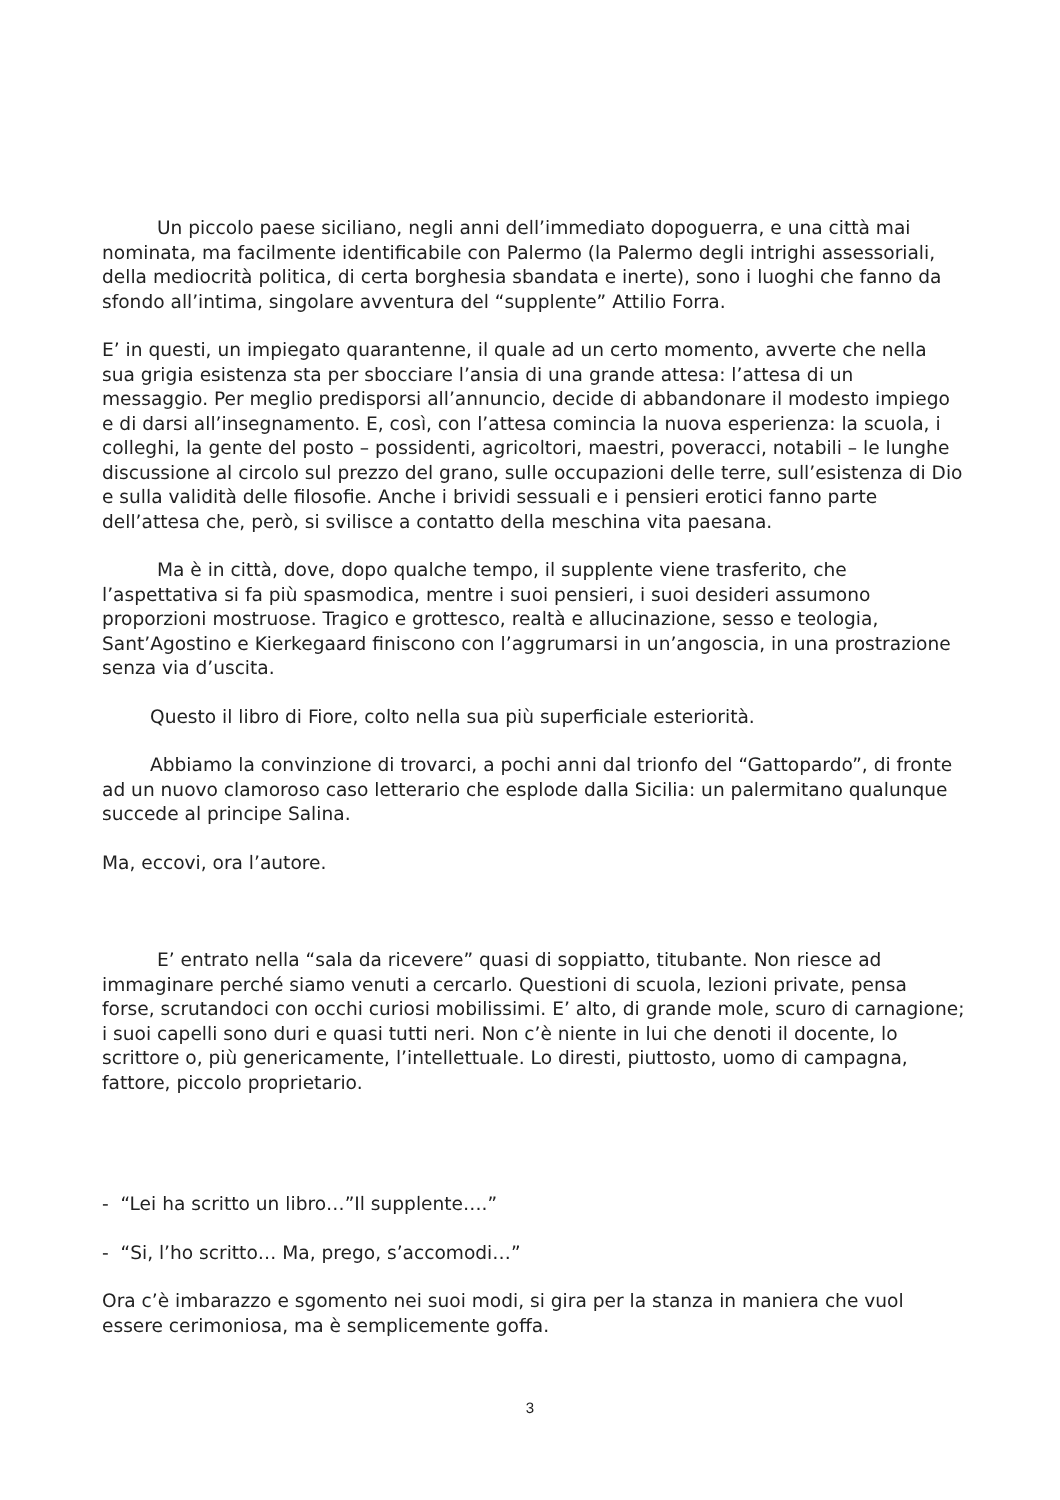Un piccolo paese siciliano, negli anni dell’immediato dopoguerra, e una città mai nominata, ma facilmente identificabile con Palermo (la Palermo degli intrighi assessoriali, della mediocrità politica, di certa borghesia sbandata e inerte), sono i luoghi che fanno da sfondo all’intima, singolare avventura del “supplente” Attilio Forra.
E’ in questi, un impiegato quarantenne, il quale ad un certo momento, avverte che nella sua grigia esistenza sta per sbocciare l’ansia di una grande attesa: l’attesa di un messaggio. Per meglio predisporsi all’annuncio, decide di abbandonare il modesto impiego e di darsi all’insegnamento. E, così, con l’attesa comincia la nuova esperienza: la scuola, i colleghi, la gente del posto – possidenti, agricoltori, maestri, poveracci, notabili – le lunghe discussione al circolo sul prezzo del grano, sulle occupazioni delle terre, sull’esistenza di Dio e sulla validità delle filosofie. Anche i brividi sessuali e i pensieri erotici fanno parte dell’attesa che, però, si svilisce a contatto della meschina vita paesana.
Ma è in città, dove, dopo qualche tempo, il supplente viene trasferito, che l’aspettativa si fa più spasmodica, mentre i suoi pensieri, i suoi desideri assumono proporzioni mostruose. Tragico e grottesco, realtà e allucinazione, sesso e teologia, Sant’Agostino e Kierkegaard finiscono con l’aggrumarsi in un’angoscia, in una prostrazione senza via d’uscita.
Questo il libro di Fiore, colto nella sua più superficiale esteriorità.
Abbiamo la convinzione di trovarci, a pochi anni dal trionfo del “Gattopardo”, di fronte ad un nuovo clamoroso caso letterario che esplode dalla Sicilia: un palermitano qualunque succede al principe Salina.
Ma, eccovi, ora l’autore.
E’ entrato nella “sala da ricevere” quasi di soppiatto, titubante. Non riesce ad immaginare perché siamo venuti a cercarlo. Questioni di scuola, lezioni private, pensa forse, scrutandoci con occhi curiosi mobilissimi. E’ alto, di grande mole, scuro di carnagione; i suoi capelli sono duri e quasi tutti neri. Non c’è niente in lui che denoti il docente, lo scrittore o, più genericamente, l’intellettuale. Lo diresti, piuttosto, uomo di campagna, fattore, piccolo proprietario.
- “Lei ha scritto un libro…”Il supplente….”
- “Si, l’ho scritto… Ma, prego, s’accomodi…”
Ora c’è imbarazzo e sgomento nei suoi modi, si gira per la stanza in maniera che vuol essere cerimoniosa, ma è semplicemente goffa.
3